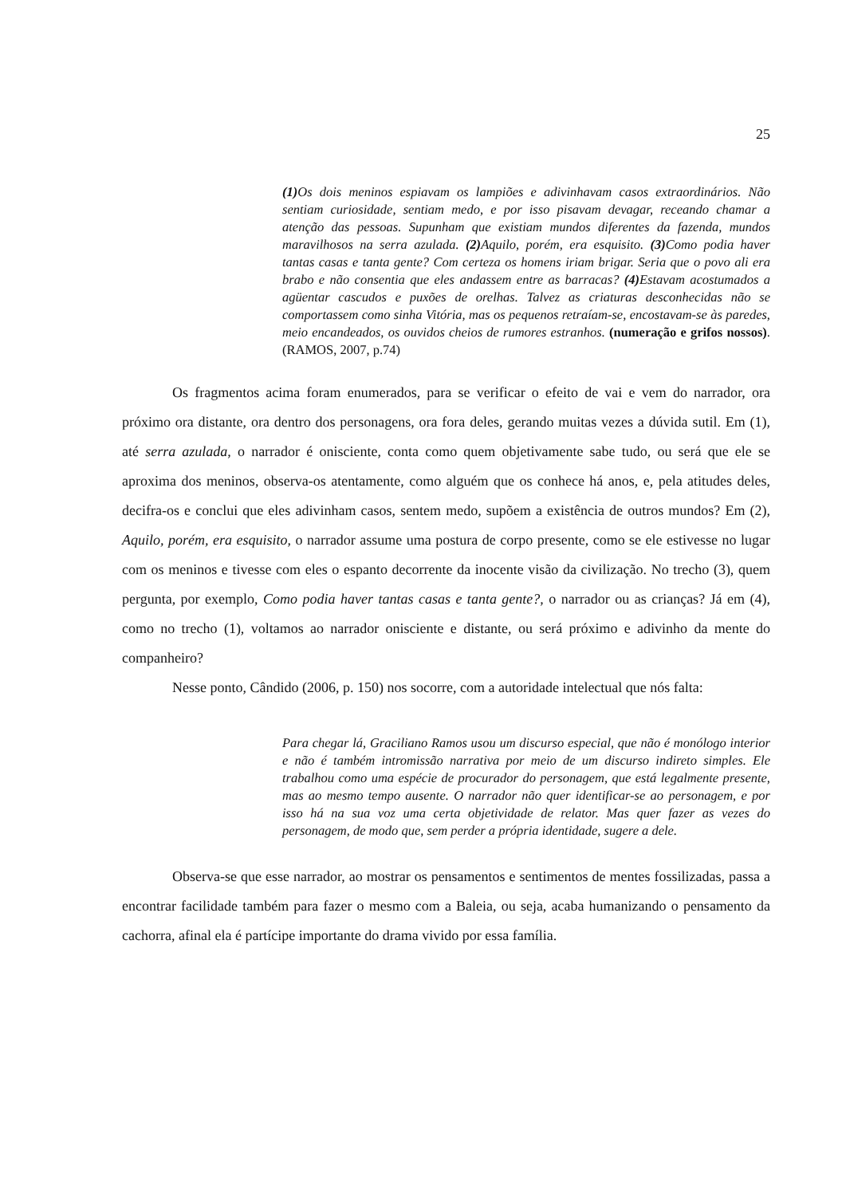25
(1) Os dois meninos espiavam os lampiões e adivinhavam casos extraordinários. Não sentiam curiosidade, sentiam medo, e por isso pisavam devagar, receando chamar a atenção das pessoas. Supunham que existiam mundos diferentes da fazenda, mundos maravilhosos na serra azulada. (2) Aquilo, porém, era esquisito. (3) Como podia haver tantas casas e tanta gente? Com certeza os homens iriam brigar. Seria que o povo ali era brabo e não consentia que eles andassem entre as barracas? (4) Estavam acostumados a agüentar cascudos e puxões de orelhas. Talvez as criaturas desconhecidas não se comportassem como sinha Vitória, mas os pequenos retraíam-se, encostavam-se às paredes, meio encandeados, os ouvidos cheios de rumores estranhos. (numeração e grifos nossos). (RAMOS, 2007, p.74)
Os fragmentos acima foram enumerados, para se verificar o efeito de vai e vem do narrador, ora próximo ora distante, ora dentro dos personagens, ora fora deles, gerando muitas vezes a dúvida sutil. Em (1), até serra azulada, o narrador é onisciente, conta como quem objetivamente sabe tudo, ou será que ele se aproxima dos meninos, observa-os atentamente, como alguém que os conhece há anos, e, pela atitudes deles, decifra-os e conclui que eles adivinham casos, sentem medo, supõem a existência de outros mundos? Em (2), Aquilo, porém, era esquisito, o narrador assume uma postura de corpo presente, como se ele estivesse no lugar com os meninos e tivesse com eles o espanto decorrente da inocente visão da civilização. No trecho (3), quem pergunta, por exemplo, Como podia haver tantas casas e tanta gente?, o narrador ou as crianças? Já em (4), como no trecho (1), voltamos ao narrador onisciente e distante, ou será próximo e adivinho da mente do companheiro?
Nesse ponto, Cândido (2006, p. 150) nos socorre, com a autoridade intelectual que nós falta:
Para chegar lá, Graciliano Ramos usou um discurso especial, que não é monólogo interior e não é também intromissão narrativa por meio de um discurso indireto simples. Ele trabalhou como uma espécie de procurador do personagem, que está legalmente presente, mas ao mesmo tempo ausente. O narrador não quer identificar-se ao personagem, e por isso há na sua voz uma certa objetividade de relator. Mas quer fazer as vezes do personagem, de modo que, sem perder a própria identidade, sugere a dele.
Observa-se que esse narrador, ao mostrar os pensamentos e sentimentos de mentes fossilizadas, passa a encontrar facilidade também para fazer o mesmo com a Baleia, ou seja, acaba humanizando o pensamento da cachorra, afinal ela é partícipe importante do drama vivido por essa família.